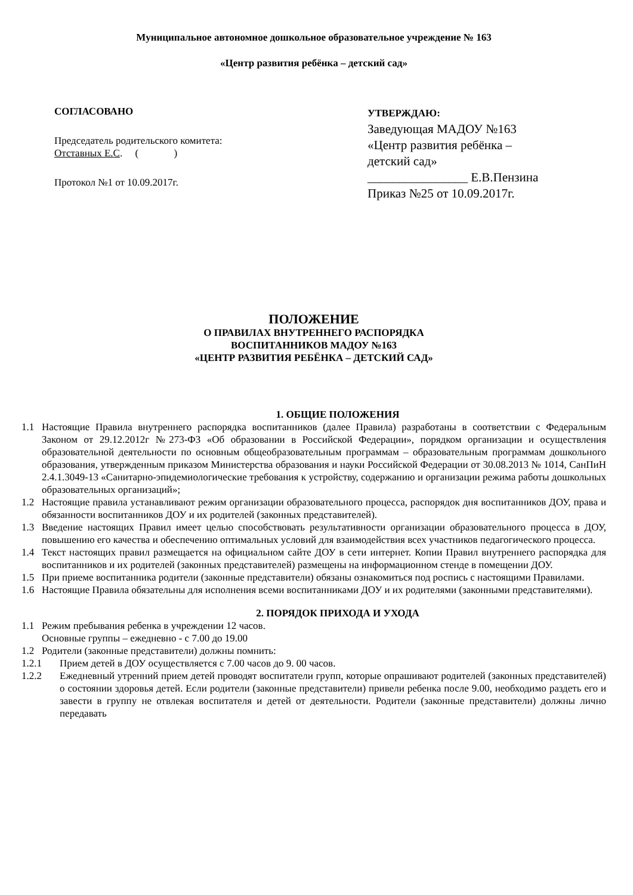Муниципальное автономное дошкольное образовательное учреждение № 163
«Центр развития ребёнка – детский сад»
СОГЛАСОВАНО
Председатель родительского комитета:
Отставных Е.С. ( )
Протокол №1 от 10.09.2017г.
УТВЕРЖДАЮ:
Заведующая МАДОУ №163
«Центр развития ребёнка –
детский сад»
________________ Е.В.Пензина
Приказ №25 от 10.09.2017г.
ПОЛОЖЕНИЕ
О ПРАВИЛАХ ВНУТРЕННЕГО РАСПОРЯДКА
ВОСПИТАННИКОВ МАДОУ №163
«ЦЕНТР РАЗВИТИЯ РЕБЁНКА – ДЕТСКИЙ САД»
1. ОБЩИЕ ПОЛОЖЕНИЯ
1.1 Настоящие Правила внутреннего распорядка воспитанников (далее Правила) разработаны в соответствии с Федеральным Законом от 29.12.2012г №273-ФЗ «Об образовании в Российской Федерации», порядком организации и осуществления образовательной деятельности по основным общеобразовательным программам – образовательным программам дошкольного образования, утвержденным приказом Министерства образования и науки Российской Федерации от 30.08.2013 № 1014, СанПиН 2.4.1.3049-13 «Санитарно-эпидемиологические требования к устройству, содержанию и организации режима работы дошкольных образовательных организаций»;
1.2 Настоящие правила устанавливают режим организации образовательного процесса, распорядок дня воспитанников ДОУ, права и обязанности воспитанников ДОУ и их родителей (законных представителей).
1.3 Введение настоящих Правил имеет целью способствовать результативности организации образовательного процесса в ДОУ, повышению его качества и обеспечению оптимальных условий для взаимодействия всех участников педагогического процесса.
1.4 Текст настоящих правил размещается на официальном сайте ДОУ в сети интернет. Копии Правил внутреннего распорядка для воспитанников и их родителей (законных представителей) размещены на информационном стенде в помещении ДОУ.
1.5 При приеме воспитанника родители (законные представители) обязаны ознакомиться под роспись с настоящими Правилами.
1.6 Настоящие Правила обязательны для исполнения всеми воспитанниками ДОУ и их родителями (законными представителями).
2. ПОРЯДОК ПРИХОДА И УХОДА
1.1 Режим пребывания ребенка в учреждении 12 часов.
Основные группы – ежедневно - с 7.00 до 19.00
1.2 Родители (законные представители) должны помнить:
1.2.1 Прием детей в ДОУ осуществляется с 7.00 часов до 9. 00 часов.
1.2.2 Ежедневный утренний прием детей проводят воспитатели групп, которые опрашивают родителей (законных представителей) о состоянии здоровья детей. Если родители (законные представители) привели ребенка после 9.00, необходимо раздеть его и завести в группу не отвлекая воспитателя и детей от деятельности. Родители (законные представители) должны лично передавать